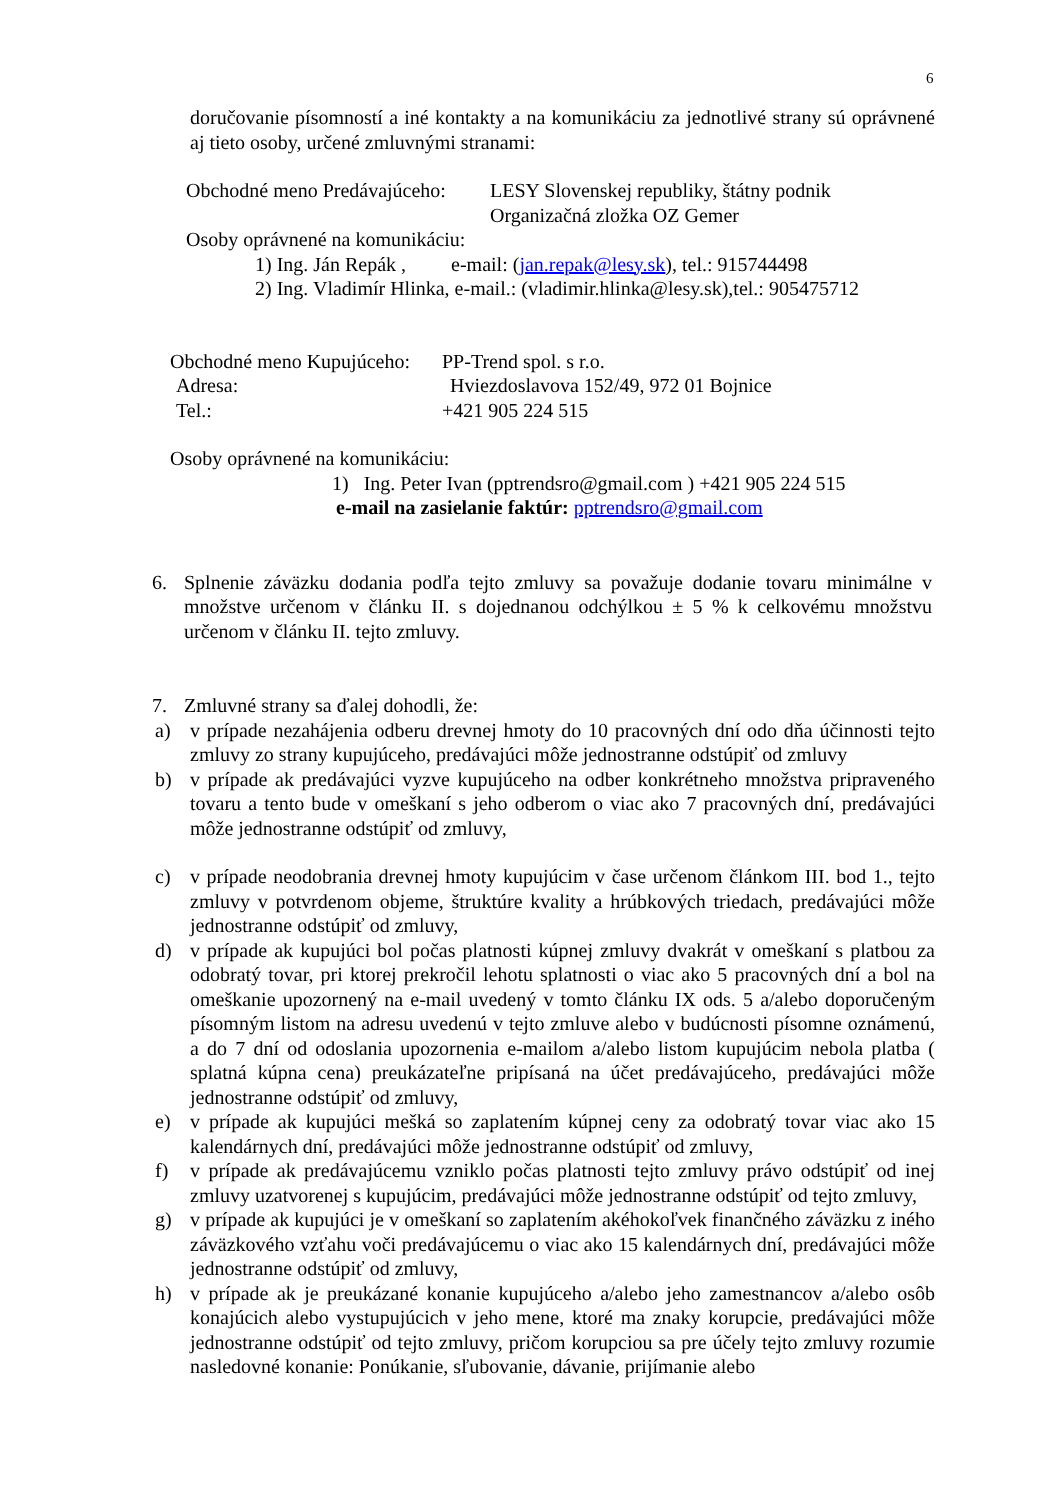6
doručovanie písomností a iné kontakty a na komunikáciu za jednotlivé strany sú oprávnené aj tieto osoby, určené zmluvnými stranami:
Obchodné meno Predávajúceho: LESY Slovenskej republiky, štátny podnik
Organizačná zložka OZ Gemer
Osoby oprávnené na komunikáciu:
1) Ing. Ján Repák , e-mail: (jan.repak@lesy.sk), tel.: 915744498
2) Ing. Vladimír Hlinka, e-mail.: (vladimir.hlinka@lesy.sk),tel.: 905475712
Obchodné meno Kupujúceho: PP-Trend spol. s r.o.
Adresa: Hviezdoslavova 152/49, 972 01 Bojnice
Tel.: +421 905 224 515
Osoby oprávnené na komunikáciu:
1) Ing. Peter Ivan (pptrendsro@gmail.com ) +421 905 224 515
e-mail na zasielanie faktúr: pptrendsro@gmail.com
6. Splnenie záväzku dodania podľa tejto zmluvy sa považuje dodanie tovaru minimálne v množstve určenom v článku II. s dojednanou odchýlkou ± 5 % k celkovému množstvu určenom v článku II. tejto zmluvy.
7. Zmluvné strany sa ďalej dohodli, že:
a) v prípade nezahájenia odberu drevnej hmoty do 10 pracovných dní odo dňa účinnosti tejto zmluvy zo strany kupujúceho, predávajúci môže jednostranne odstúpiť od zmluvy
b) v prípade ak predávajúci vyzve kupujúceho na odber konkrétneho množstva pripraveného tovaru a tento bude v omeškaní s jeho odberom o viac ako 7 pracovných dní, predávajúci môže jednostranne odstúpiť od zmluvy,
c) v prípade neodobrania drevnej hmoty kupujúcim v čase určenom článkom III. bod 1., tejto zmluvy v potvrdenom objeme, štruktúre kvality a hrúbkových triedach, predávajúci môže jednostranne odstúpiť od zmluvy,
d) v prípade ak kupujúci bol počas platnosti kúpnej zmluvy dvakrát v omeškaní s platbou za odobratý tovar, pri ktorej prekročil lehotu splatnosti o viac ako 5 pracovných dní a bol na omeškanie upozornený na e-mail uvedený v tomto článku IX ods. 5 a/alebo doporučeným písomným listom na adresu uvedenú v tejto zmluve alebo v budúcnosti písomne oznámenú, a do 7 dní od odoslania upozornenia e-mailom a/alebo listom kupujúcim nebola platba ( splatná kúpna cena) preukázateľne pripísaná na účet predávajúceho, predávajúci môže jednostranne odstúpiť od zmluvy,
e) v prípade ak kupujúci mešká so zaplatením kúpnej ceny za odobratý tovar viac ako 15 kalendárnych dní, predávajúci môže jednostranne odstúpiť od zmluvy,
f) v prípade ak predávajúcemu vzniklo počas platnosti tejto zmluvy právo odstúpiť od inej zmluvy uzatvorenej s kupujúcim, predávajúci môže jednostranne odstúpiť od tejto zmluvy,
g) v prípade ak kupujúci je v omeškaní so zaplatením akéhokoľvek finančného záväzku z iného záväzkového vzťahu voči predávajúcemu o viac ako 15 kalendárnych dní, predávajúci môže jednostranne odstúpiť od zmluvy,
h) v prípade ak je preukázané konanie kupujúceho a/alebo jeho zamestnancov a/alebo osôb konajúcich alebo vystupujúcich v jeho mene, ktoré ma znaky korupcie, predávajúci môže jednostranne odstúpiť od tejto zmluvy, pričom korupciou sa pre účely tejto zmluvy rozumie nasledovné konanie: Ponúkanie, sľubovanie, dávanie, prijímanie alebo